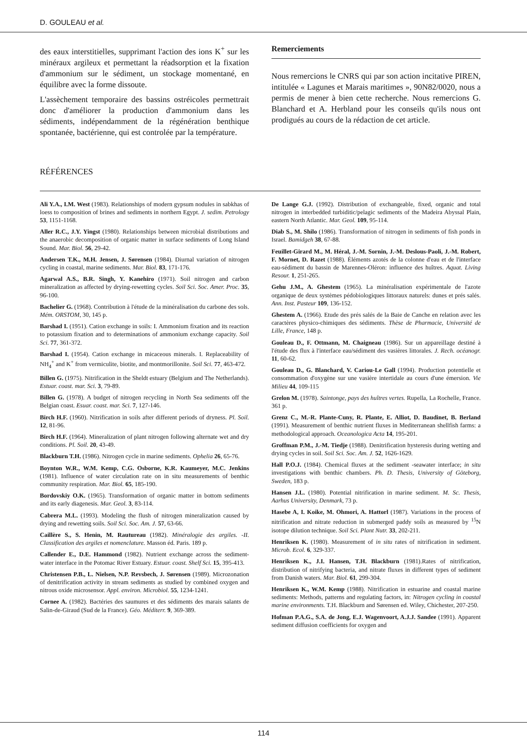D. GOULEAU et al.
des eaux interstitielles, supprimant l'action des ions K<sup>+</sup> sur les minéraux argileux et permettant la réadsorption et la fixation d'ammonium sur le sédiment, un stockage momentané, en équilibre avec la forme dissoute.
L'assèchement temporaire des bassins ostréicoles permettrait donc d'améliorer la production d'ammonium dans les sédiments, indépendamment de la régénération benthique spontanée, bactérienne, qui est controlée par la température.
Remerciements
Nous remercions le CNRS qui par son action incitative PIREN, intitulée « Lagunes et Marais maritimes », 90N82/0020, nous a permis de mener à bien cette recherche. Nous remercions G. Blanchard et A. Herbland pour les conseils qu'ils nous ont prodigués au cours de la rédaction de cet article.
RÉFÉRENCES
Ali Y.A., I.M. West (1983). Relationships of modern gypsum nodules in sabkhas of loess to composition of brines and sediments in northern Egypt. J. sedim. Petrology 53, 1151-1168.
Aller R.C., J.Y. Yingst (1980). Relationships between microbial distributions and the anaerobic decomposition of organic matter in surface sediments of Long Island Sound. Mar. Biol. 56, 29-42.
Andersen T.K., M.H. Jensen, J. Sørensen (1984). Diurnal variation of nitrogen cycling in coastal, marine sediments. Mar. Biol. 83, 171-176.
Agarwal A.S., B.R. Singh, Y. Kanehiro (1971). Soil nitrogen and carbon mineralization as affected by drying-rewetting cycles. Soil Sci. Soc. Amer. Proc. 35, 96-100.
Bachelier G. (1968). Contribution à l'étude de la minéralisation du carbone des sols. Mém. ORSTOM, 30, 145 p.
Barshad I. (1951). Cation exchange in soils: I. Ammonium fixation and its reaction to potassium fixation and to determinations of ammonium exchange capacity. Soil Sci. 77, 361-372.
Barshad I. (1954). Cation exchange in micaceous minerals. I. Replaceability of NH<sub>4</sub><sup>+</sup> and K<sup>+</sup> from vermiculite, biotite, and montmorillonite. Soil Sci. 77, 463-472.
Billen G. (1975). Nitrification in the Sheldt estuary (Belgium and The Netherlands). Estuar. coast. mar. Sci. 3, 79-89.
Billen G. (1978). A budget of nitrogen recycling in North Sea sediments off the Belgian coast. Esuar. coast. mar. Sci. 7, 127-146.
Birch H.F. (1960). Nitrification in soils after different periods of dryness. Pl. Soil. 12, 81-96.
Birch H.F. (1964). Mineralization of plant nitrogen following alternate wet and dry conditions. Pl. Soil. 20, 43-49.
Blackburn T.H. (1986). Nitrogen cycle in marine sediments. Ophelia 26, 65-76.
Boynton W.R., W.M. Kemp, C.G. Osborne, K.R. Kaumeyer, M.C. Jenkins (1981). Influence of water circulation rate on in situ measurements of benthic community respiration. Mar. Biol. 65, 185-190.
Bordovskiy O.K. (1965). Transformation of organic matter in bottom sediments and its early diagenesis. Mar. Geol. 3, 83-114.
Cabrera M.L. (1993). Modeling the flush of nitrogen mineralization caused by drying and rewetting soils. Soil Sci. Soc. Am. J. 57, 63-66.
Caillère S., S. Henin, M. Rautureau (1982). Minéralogie des argiles. -II. Classification des argiles et nomenclature. Masson éd. Paris. 189 p.
Callender E., D.E. Hammond (1982). Nutrient exchange across the sediment-water interface in the Potomac River Estuary. Estuar. coast. Shelf Sci. 15, 395-413.
Christensen P.B., L. Nielsen, N.P. Revsbech, J. Sørensen (1989). Microzonation of denitrification activity in stream sediments as studied by combined oxygen and nitrous oxide microsensor. Appl. environ. Microbiol. 55, 1234-1241.
Cornee A. (1982). Bactéries des saumures et des sédiments des marais salants de Salin-de-Giraud (Sud de la France). Géo. Méditerr. 9, 369-389.
De Lange G.J. (1992). Distribution of exchangeable, fixed, organic and total nitrogen in interbedded turbiditic/pelagic sediments of the Madeira Abyssal Plain, eastern North Atlantic. Mar. Geol. 109, 95-114.
Diab S., M. Shilo (1986). Transformation of nitrogen in sediments of fish ponds in Israel. Bamidgeh 38, 67-88.
Feuillet-Girard M., M. Héral, J.-M. Sornin, J.-M. Deslous-Paoli, J.-M. Robert, F. Mornet, D. Razet (1988). Éléments azotés de la colonne d'eau et de l'interface eau-sédiment du bassin de Marennes-Oléron: influence des huîtres. Aquat. Living Resour. 1, 251-265.
Gehu J.M., A. Ghestem (1965). La minéralisation expérimentale de l'azote organique de deux systèmes pédobiologiques littoraux naturels: dunes et prés salés. Ann. Inst. Pasteur 109, 136-152.
Ghestem A. (1966). Etude des prés salés de la Baie de Canche en relation avec les caractères physico-chimiques des sédiments. Thèse de Pharmacie, Université de Lille, France, 148 p.
Gouleau D., F. Ottmann, M. Chaigneau (1986). Sur un appareillage destiné à l'étude des flux à l'interface eau/sédiment des vasières littorales. J. Rech. océanogr. 11, 60-62.
Gouleau D., G. Blanchard, V. Cariou-Le Gall (1994). Production potentielle et consommation d'oxygène sur une vasière intertidale au cours d'une émersion. Vie Milieu 44, 109-115
Grelon M. (1978). Saintonge, pays des huîtres vertes. Rupella, La Rochelle, France. 361 p.
Grenz C., M.-R. Plante-Cuny, R. Plante, E. Alliot, D. Baudinet, B. Berland (1991). Measurement of benthic nutrient fluxes in Mediterranean shellfish farms: a methodological approach. Oceanologica Acta 14, 195-201.
Groffman P.M., J.-M. Tiedje (1988). Denitrification hysteresis during wetting and drying cycles in soil. Soil Sci. Soc. Am. J. 52, 1626-1629.
Hall P.O.J. (1984). Chemical fluxes at the sediment -seawater interface; in situ investigations with benthic chambers. Ph. D. Thesis, University of Göteborg, Sweden, 183 p.
Hansen J.L. (1980). Potential nitrification in marine sediment. M. Sc. Thesis, Aarhus University, Denmark, 73 p.
Hasebe A, I. Koike, M. Ohmori, A. Hattorl (1987). Variations in the process of nitrification and nitrate reduction in submerged paddy soils as measured by <sup>15</sup>N isotope dilution technique. Soil Sci. Plant Nutr. 33, 202-211.
Henriksen K. (1980). Measurement of in situ rates of nitrification in sediment. Microb. Ecol. 6, 329-337.
Henriksen K., J.I. Hansen, T.H. Blackburn (1981).Rates of nitrification, distribution of nitrifying bacteria, and nitrate fluxes in different types of sediment from Danish waters. Mar. Biol. 61, 299-304.
Henriksen K., W.M. Kemp (1988). Nitrification in estuarine and coastal marine sediments: Methods, patterns and regulating factors, in: Nitrogen cycling in coastal marine environments. T.H. Blackburn and Sørensen ed. Wiley, Chichester, 207-250.
Hofman P.A.G., S.A. de Jong, E.J. Wagenvoort, A.J.J. Sandee (1991). Apparent sediment diffusion coefficients for oxygen and
114